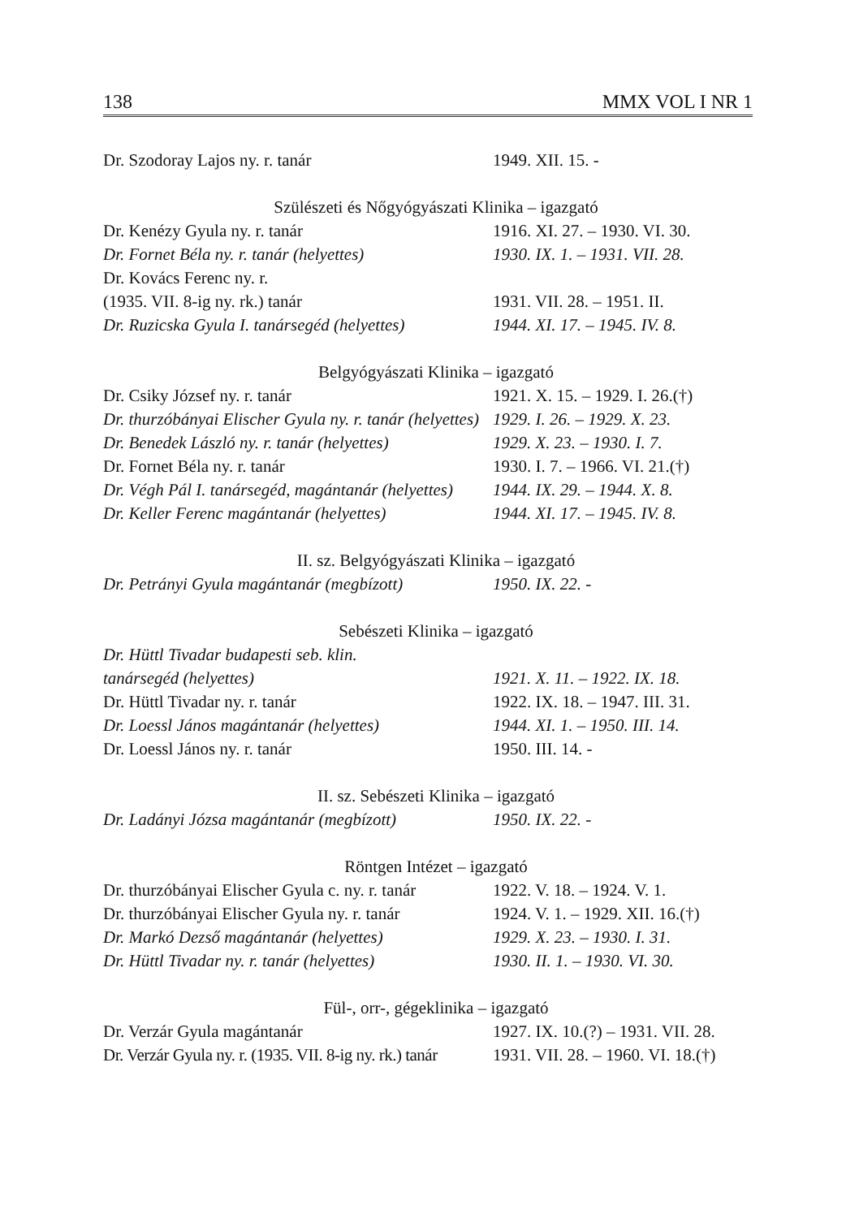138 MMX VOL I NR 1
| Dr. Szodoray Lajos ny. r. tanár | 1949. XII. 15. - |
| Szülészeti és Nőgyógyászati Klinika – igazgató | |
| Dr. Kenézy Gyula ny. r. tanár | 1916. XI. 27. – 1930. VI. 30. |
| Dr. Fornet Béla ny. r. tanár (helyettes) | 1930. IX. 1. – 1931. VII. 28. |
| Dr. Kovács Ferenc ny. r. | |
| (1935. VII. 8-ig ny. rk.) tanár | 1931. VII. 28. – 1951. II. |
| Dr. Ruzicska Gyula I. tanársegéd (helyettes) | 1944. XI. 17. – 1945. IV. 8. |
| Belgyógyászati Klinika – igazgató | |
| Dr. Csiky József ny. r. tanár | 1921. X. 15. – 1929. I. 26.(†) |
| Dr. thurzóbányai Elischer Gyula ny. r. tanár (helyettes) | 1929. I. 26. – 1929. X. 23. |
| Dr. Benedek László ny. r. tanár (helyettes) | 1929. X. 23. – 1930. I. 7. |
| Dr. Fornet Béla ny. r. tanár | 1930. I. 7. – 1966. VI. 21.(†) |
| Dr. Végh Pál I. tanársegéd, magántanár (helyettes) | 1944. IX. 29. – 1944. X. 8. |
| Dr. Keller Ferenc magántanár (helyettes) | 1944. XI. 17. – 1945. IV. 8. |
| II. sz. Belgyógyászati Klinika – igazgató | |
| Dr. Petrányi Gyula magántanár (megbízott) | 1950. IX. 22. - |
| Sebészeti Klinika – igazgató | |
| Dr. Hüttl Tivadar budapesti seb. klin. | |
| tanársegéd (helyettes) | 1921. X. 11. – 1922. IX. 18. |
| Dr. Hüttl Tivadar ny. r. tanár | 1922. IX. 18. – 1947. III. 31. |
| Dr. Loessl János magántanár (helyettes) | 1944. XI. 1. – 1950. III. 14. |
| Dr. Loessl János ny. r. tanár | 1950. III. 14. - |
| II. sz. Sebészeti Klinika – igazgató | |
| Dr. Ladányi Józsa magántanár (megbízott) | 1950. IX. 22. - |
| Röntgen Intézet – igazgató | |
| Dr. thurzóbányai Elischer Gyula c. ny. r. tanár | 1922. V. 18. – 1924. V. 1. |
| Dr. thurzóbányai Elischer Gyula ny. r. tanár | 1924. V. 1. – 1929. XII. 16.(†) |
| Dr. Markó Dezső magántanár (helyettes) | 1929. X. 23. – 1930. I. 31. |
| Dr. Hüttl Tivadar ny. r. tanár (helyettes) | 1930. II. 1. – 1930. VI. 30. |
| Fül-, orr-, gégeklinika – igazgató | |
| Dr. Verzár Gyula magántanár | 1927. IX. 10.(?) – 1931. VII. 28. |
| Dr. Verzár Gyula ny. r. (1935. VII. 8-ig ny. rk.) tanár | 1931. VII. 28. – 1960. VI. 18.(†) |